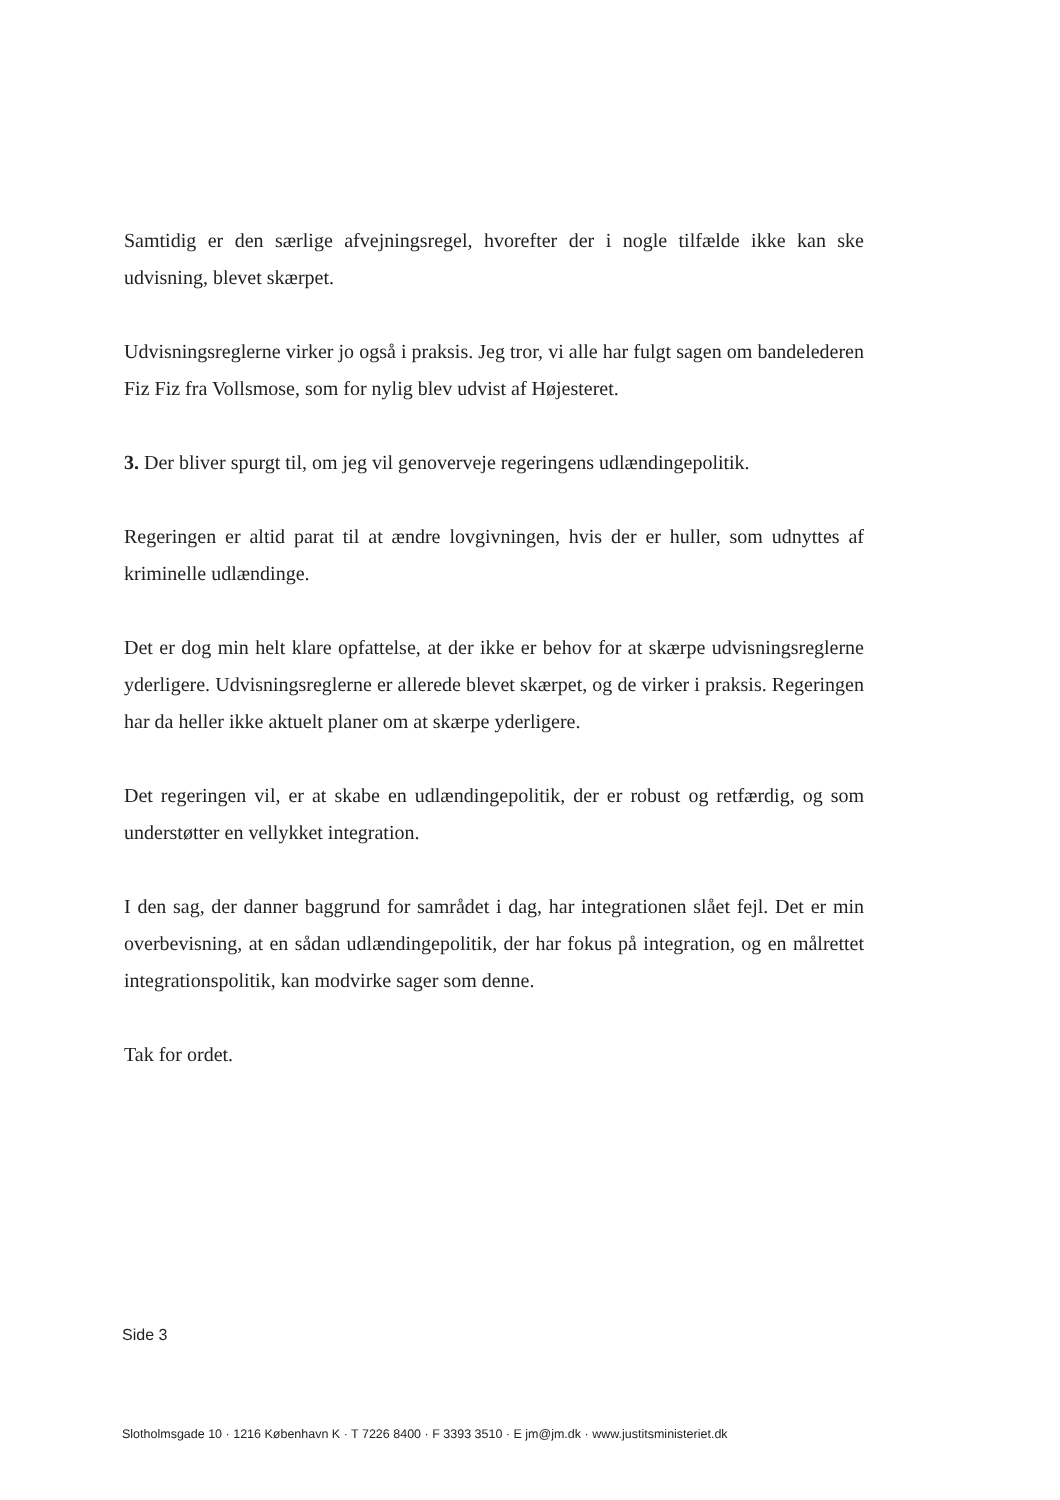Samtidig er den særlige afvejningsregel, hvorefter der i nogle tilfælde ikke kan ske udvisning, blevet skærpet.
Udvisningsreglerne virker jo også i praksis. Jeg tror, vi alle har fulgt sagen om bandelederen Fiz Fiz fra Vollsmose, som for nylig blev udvist af Højesteret.
3. Der bliver spurgt til, om jeg vil genoverveje regeringens udlændingepolitik.
Regeringen er altid parat til at ændre lovgivningen, hvis der er huller, som udnyttes af kriminelle udlændinge.
Det er dog min helt klare opfattelse, at der ikke er behov for at skærpe udvisningsreglerne yderligere. Udvisningsreglerne er allerede blevet skærpet, og de virker i praksis. Regeringen har da heller ikke aktuelt planer om at skærpe yderligere.
Det regeringen vil, er at skabe en udlændingepolitik, der er robust og retfærdig, og som understøtter en vellykket integration.
I den sag, der danner baggrund for samrådet i dag, har integrationen slået fejl. Det er min overbevisning, at en sådan udlændingepolitik, der har fokus på integration, og en målrettet integrationspolitik, kan modvirke sager som denne.
Tak for ordet.
Side 3
Slotholmsgade 10 · 1216 København K · T 7226 8400 · F 3393 3510 · E jm@jm.dk · www.justitsministeriet.dk